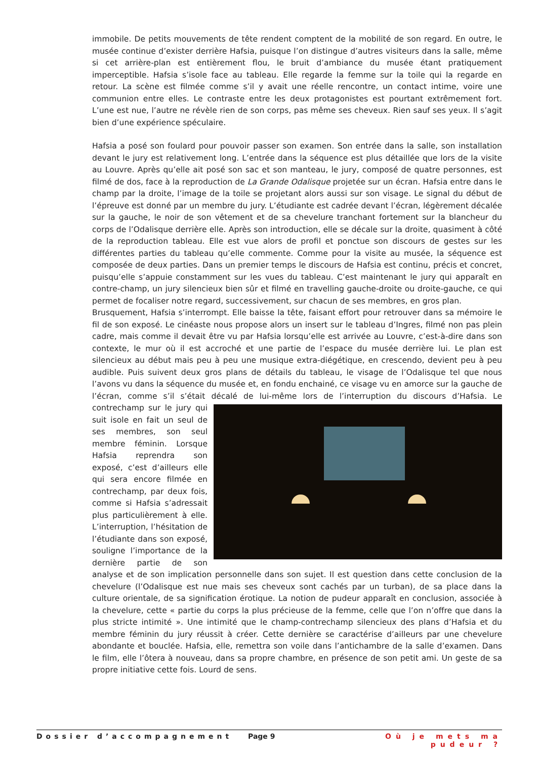immobile. De petits mouvements de tête rendent comptent de la mobilité de son regard. En outre, le musée continue d’exister derrière Hafsia, puisque l’on distingue d’autres visiteurs dans la salle, même si cet arrière-plan est entièrement flou, le bruit d’ambiance du musée étant pratiquement imperceptible. Hafsia s’isole face au tableau. Elle regarde la femme sur la toile qui la regarde en retour. La scène est filmée comme s’il y avait une réelle rencontre, un contact intime, voire une communion entre elles. Le contraste entre les deux protagonistes est pourtant extrêmement fort. L’une est nue, l’autre ne révèle rien de son corps, pas même ses cheveux. Rien sauf ses yeux. Il s’agit bien d’une expérience spéculaire.
Hafsia a posé son foulard pour pouvoir passer son examen. Son entrée dans la salle, son installation devant le jury est relativement long. L’entrée dans la séquence est plus détaillée que lors de la visite au Louvre. Après qu’elle ait posé son sac et son manteau, le jury, composé de quatre personnes, est filmé de dos, face à la reproduction de La Grande Odalisque projetée sur un écran. Hafsia entre dans le champ par la droite, l’image de la toile se projetant alors aussi sur son visage. Le signal du début de l’épreuve est donné par un membre du jury. L’étudiante est cadrée devant l’écran, légèrement décalée sur la gauche, le noir de son vêtement et de sa chevelure tranchant fortement sur la blancheur du corps de l’Odalisque derrière elle. Après son introduction, elle se décale sur la droite, quasiment à côté de la reproduction tableau. Elle est vue alors de profil et ponctue son discours de gestes sur les différentes parties du tableau qu’elle commente. Comme pour la visite au musée, la séquence est composée de deux parties. Dans un premier temps le discours de Hafsia est continu, précis et concret, puisqu’elle s’appuie constamment sur les vues du tableau. C’est maintenant le jury qui apparaît en contre-champ, un jury silencieux bien sûr et filmé en travelling gauche-droite ou droite-gauche, ce qui permet de focaliser notre regard, successivement, sur chacun de ses membres, en gros plan.
Brusquement, Hafsia s’interrompt. Elle baisse la tête, faisant effort pour retrouver dans sa mémoire le fil de son exposé. Le cinéaste nous propose alors un insert sur le tableau d’Ingres, filmé non pas plein cadre, mais comme il devait être vu par Hafsia lorsqu’elle est arrivée au Louvre, c’est-à-dire dans son contexte, le mur où il est accroché et une partie de l’espace du musée derrière lui. Le plan est silencieux au début mais peu à peu une musique extra-diégétique, en crescendo, devient peu à peu audible. Puis suivent deux gros plans de détails du tableau, le visage de l’Odalisque tel que nous l’avons vu dans la séquence du musée et, en fondu enchainé, ce visage vu en amorce sur la gauche de l’écran, comme s’il s’était décalé de lui-même lors de l’interruption du discours d’Hafsia. Le contrechamp sur le jury qui suit isole en fait un seul de ses membres, son seul membre féminin. Lorsque Hafsia reprendra son exposé, c’est d’ailleurs elle qui sera encore filmée en contrechamp, par deux fois, comme si Hafsia s’adressait plus particulièrement à elle. L’interruption, l’hésitation de l’étudiante dans son exposé, souligne l’importance de la dernière partie de son analyse et de son implication personnelle dans son sujet. Il est question dans cette conclusion de la chevelure (l’Odalisque est nue mais ses cheveux sont cachés par un turban), de sa place dans la culture orientale, de sa signification érotique. La notion de pudeur apparaît en conclusion, associée à la chevelure, cette « partie du corps la plus précieuse de la femme, celle que l’on n’offre que dans la plus stricte intimité ». Une intimité que le champ-contrechamp silencieux des plans d’Hafsia et du membre féminin du jury réussit à créer. Cette dernière se caractérise d’ailleurs par une chevelure abondante et bouclée. Hafsia, elle, remettra son voile dans l’antichambre de la salle d’examen. Dans le film, elle l’ôtera à nouveau, dans sa propre chambre, en présence de son petit ami. Un geste de sa propre initiative cette fois. Lourd de sens.
Dossier d’accompagnement Page 9 Où je mets ma pudeur ?